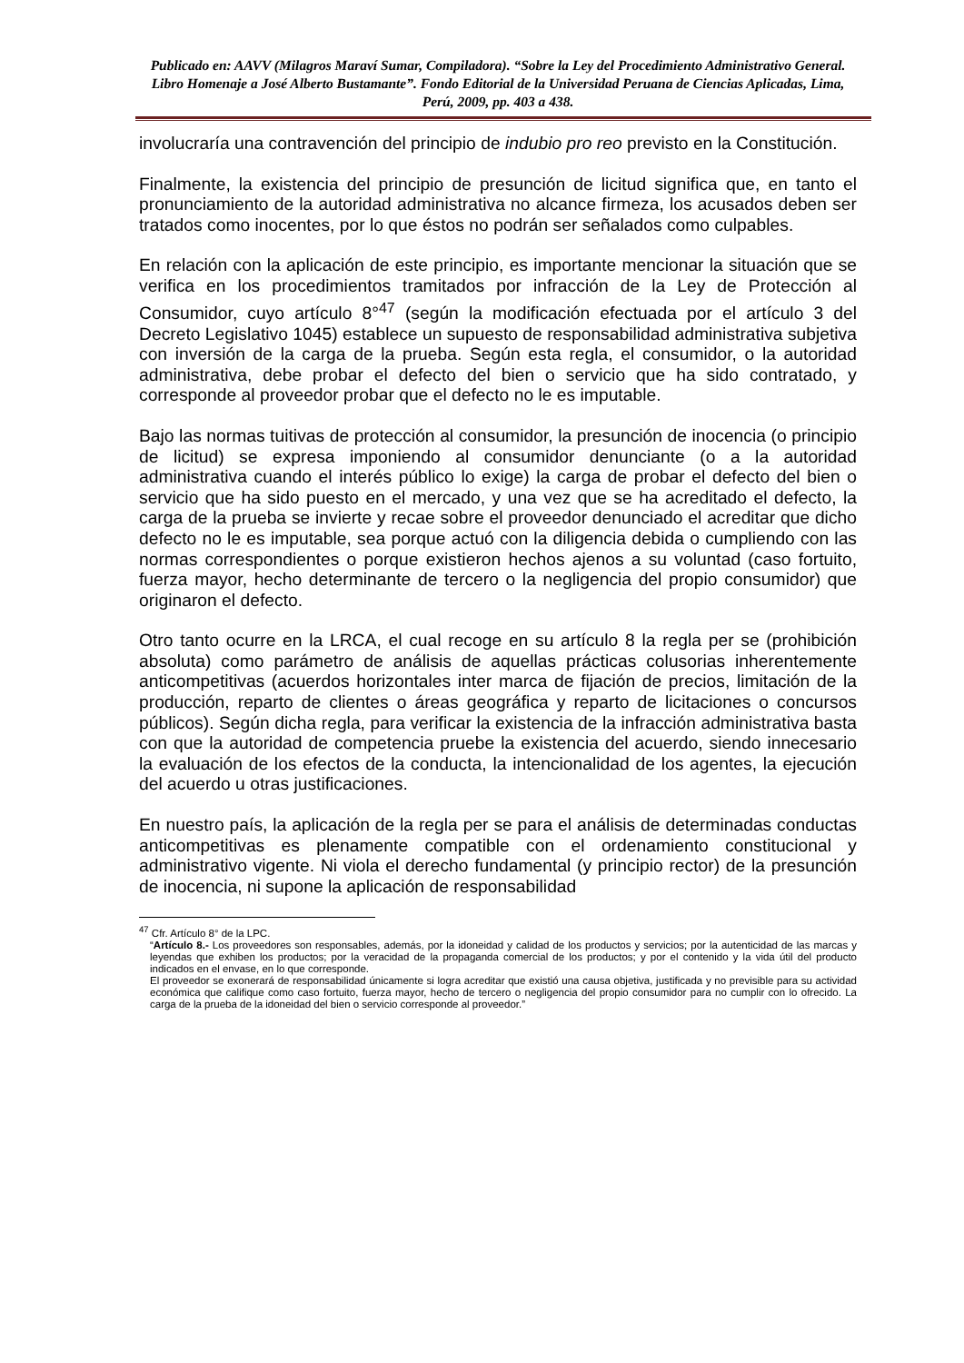Publicado en: AAVV (Milagros Maraví Sumar, Compiladora). “Sobre la Ley del Procedimiento Administrativo General. Libro Homenaje a José Alberto Bustamante”. Fondo Editorial de la Universidad Peruana de Ciencias Aplicadas, Lima, Perú, 2009, pp. 403 a 438.
involucraría una contravención del principio de indubio pro reo previsto en la Constitución.
Finalmente, la existencia del principio de presunción de licitud significa que, en tanto el pronunciamiento de la autoridad administrativa no alcance firmeza, los acusados deben ser tratados como inocentes, por lo que éstos no podrán ser señalados como culpables.
En relación con la aplicación de este principio, es importante mencionar la situación que se verifica en los procedimientos tramitados por infracción de la Ley de Protección al Consumidor, cuyo artículo 8°<sup>47</sup> (según la modificación efectuada por el artículo 3 del Decreto Legislativo 1045) establece un supuesto de responsabilidad administrativa subjetiva con inversión de la carga de la prueba. Según esta regla, el consumidor, o la autoridad administrativa, debe probar el defecto del bien o servicio que ha sido contratado, y corresponde al proveedor probar que el defecto no le es imputable.
Bajo las normas tuitivas de protección al consumidor, la presunción de inocencia (o principio de licitud) se expresa imponiendo al consumidor denunciante (o a la autoridad administrativa cuando el interés público lo exige) la carga de probar el defecto del bien o servicio que ha sido puesto en el mercado, y una vez que se ha acreditado el defecto, la carga de la prueba se invierte y recae sobre el proveedor denunciado el acreditar que dicho defecto no le es imputable, sea porque actuó con la diligencia debida o cumpliendo con las normas correspondientes o porque existieron hechos ajenos a su voluntad (caso fortuito, fuerza mayor, hecho determinante de tercero o la negligencia del propio consumidor) que originaron el defecto.
Otro tanto ocurre en la LRCA, el cual recoge en su artículo 8 la regla per se (prohibición absoluta) como parámetro de análisis de aquellas prácticas colusorias inherentemente anticompetitivas (acuerdos horizontales inter marca de fijación de precios, limitación de la producción, reparto de clientes o áreas geográfica y reparto de licitaciones o concursos públicos). Según dicha regla, para verificar la existencia de la infracción administrativa basta con que la autoridad de competencia pruebe la existencia del acuerdo, siendo innecesario la evaluación de los efectos de la conducta, la intencionalidad de los agentes, la ejecución del acuerdo u otras justificaciones.
En nuestro país, la aplicación de la regla per se para el análisis de determinadas conductas anticompetitivas es plenamente compatible con el ordenamiento constitucional y administrativo vigente. Ni viola el derecho fundamental (y principio rector) de la presunción de inocencia, ni supone la aplicación de responsabilidad
<sup>47</sup> Cfr. Artículo 8° de la LPC.
“Artículo 8.- Los proveedores son responsables, además, por la idoneidad y calidad de los productos y servicios; por la autenticidad de las marcas y leyendas que exhiben los productos; por la veracidad de la propaganda comercial de los productos; y por el contenido y la vida útil del producto indicados en el envase, en lo que corresponde.
El proveedor se exonerará de responsabilidad únicamente si logra acreditar que existió una causa objetiva, justificada y no previsible para su actividad económica que califique como caso fortuito, fuerza mayor, hecho de tercero o negligencia del propio consumidor para no cumplir con lo ofrecido. La carga de la prueba de la idoneidad del bien o servicio corresponde al proveedor.”